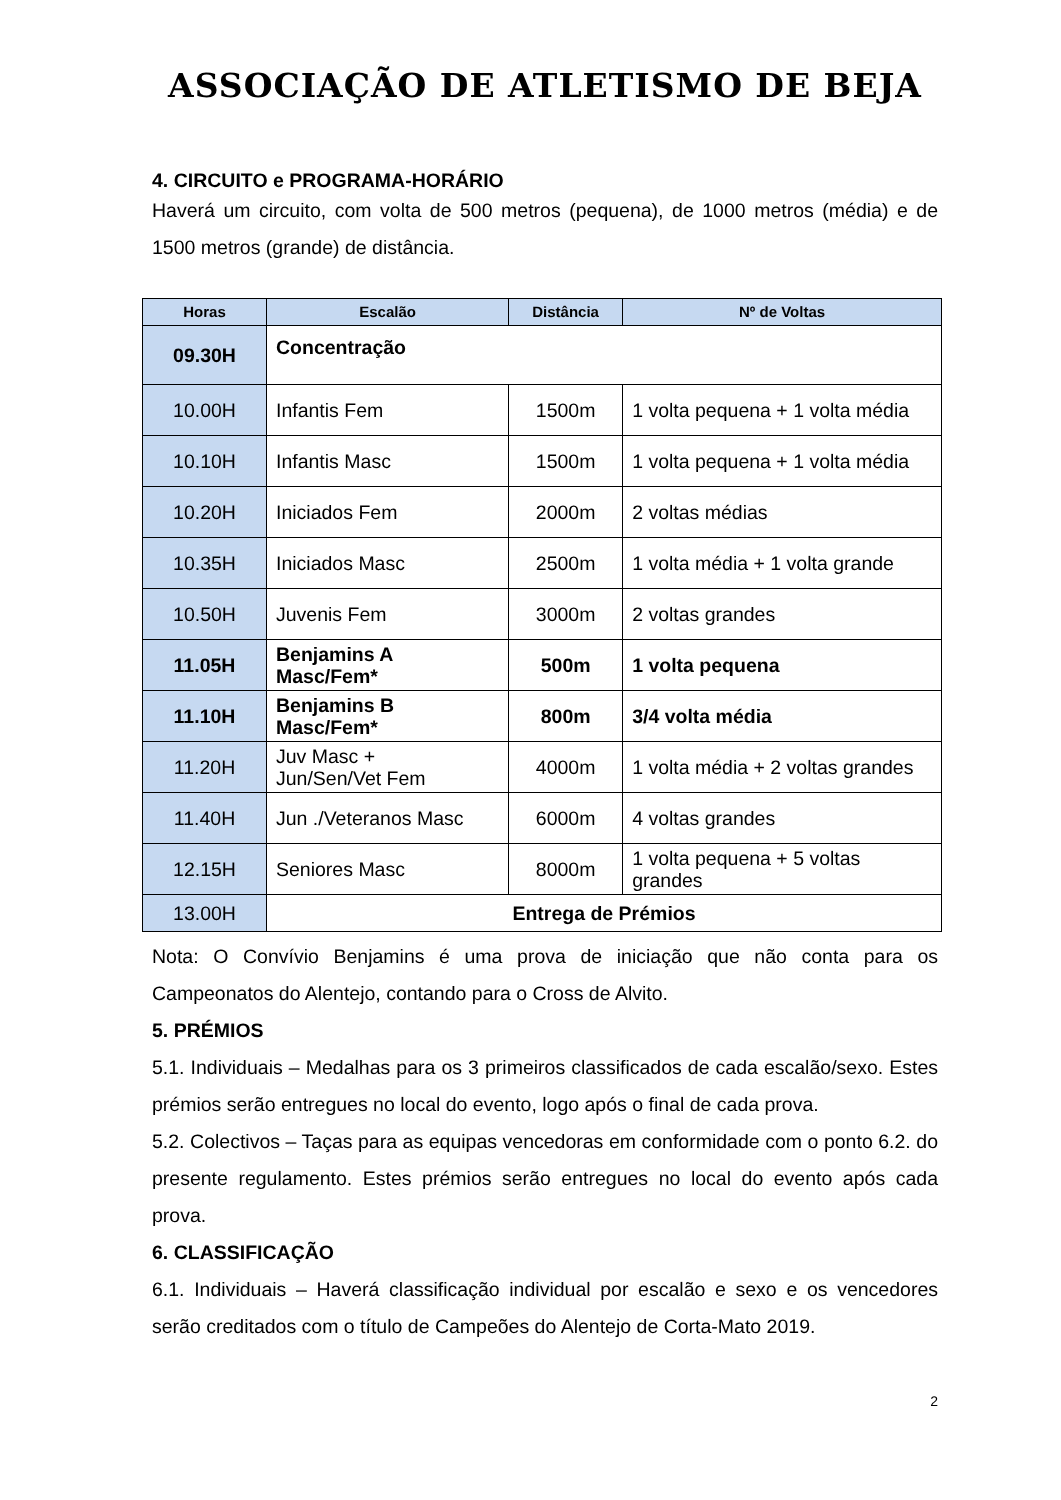ASSOCIAÇÃO DE ATLETISMO DE BEJA
4. CIRCUITO e PROGRAMA-HORÁRIO
Haverá um circuito, com volta de 500 metros (pequena), de 1000 metros (média) e de 1500 metros (grande) de distância.
| Horas | Escalão | Distância | Nº de Voltas |
| --- | --- | --- | --- |
| 09.30H | Concentração | | |
| 10.00H | Infantis Fem | 1500m | 1 volta pequena + 1 volta média |
| 10.10H | Infantis Masc | 1500m | 1 volta pequena + 1 volta média |
| 10.20H | Iniciados Fem | 2000m | 2 voltas médias |
| 10.35H | Iniciados Masc | 2500m | 1 volta média + 1 volta grande |
| 10.50H | Juvenis Fem | 3000m | 2 voltas grandes |
| 11.05H | Benjamins A Masc/Fem* | 500m | 1 volta pequena |
| 11.10H | Benjamins B Masc/Fem* | 800m | 3/4 volta média |
| 11.20H | Juv Masc + Jun/Sen/Vet Fem | 4000m | 1 volta média + 2 voltas grandes |
| 11.40H | Jun ./Veteranos Masc | 6000m | 4 voltas grandes |
| 12.15H | Seniores Masc | 8000m | 1 volta pequena + 5 voltas grandes |
| 13.00H | Entrega de Prémios | | |
Nota: O Convívio Benjamins é uma prova de iniciação que não conta para os Campeonatos do Alentejo, contando para o Cross de Alvito.
5. PRÉMIOS
5.1. Individuais – Medalhas para os 3 primeiros classificados de cada escalão/sexo. Estes prémios serão entregues no local do evento, logo após o final de cada prova.
5.2. Colectivos – Taças para as equipas vencedoras em conformidade com o ponto 6.2. do presente regulamento. Estes prémios serão entregues no local do evento após cada prova.
6. CLASSIFICAÇÃO
6.1. Individuais – Haverá classificação individual por escalão e sexo e os vencedores serão creditados com o título de Campeões do Alentejo de Corta-Mato 2019.
2